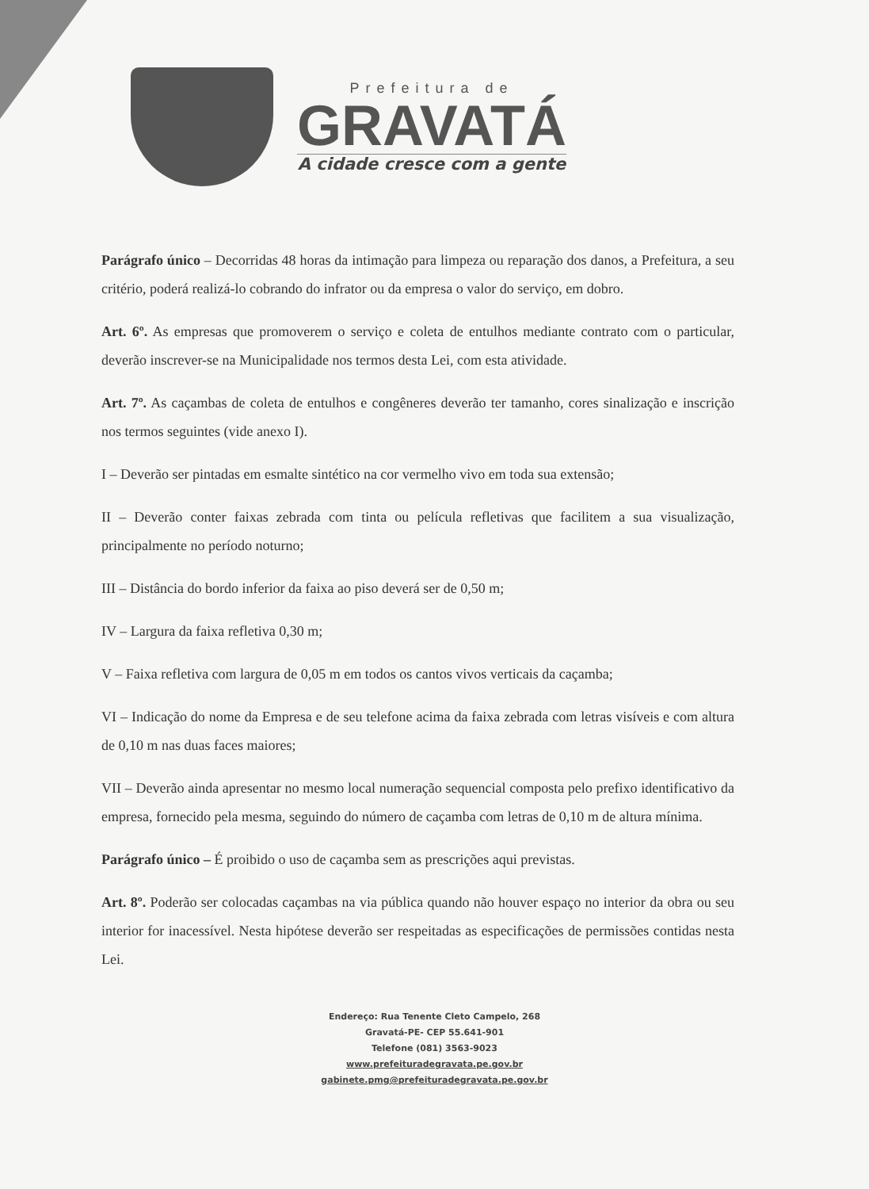Prefeitura de
GRAVATÁ
A cidade cresce com a gente
Parágrafo único – Decorridas 48 horas da intimação para limpeza ou reparação dos danos, a Prefeitura, a seu critério, poderá realizá-lo cobrando do infrator ou da empresa o valor do serviço, em dobro.
Art. 6º. As empresas que promoverem o serviço e coleta de entulhos mediante contrato com o particular, deverão inscrever-se na Municipalidade nos termos desta Lei, com esta atividade.
Art. 7º. As caçambas de coleta de entulhos e congêneres deverão ter tamanho, cores sinalização e inscrição nos termos seguintes (vide anexo I).
I – Deverão ser pintadas em esmalte sintético na cor vermelho vivo em toda sua extensão;
II – Deverão conter faixas zebrada com tinta ou película refletivas que facilitem a sua visualização, principalmente no período noturno;
III – Distância do bordo inferior da faixa ao piso deverá ser de 0,50 m;
IV – Largura da faixa refletiva 0,30 m;
V – Faixa refletiva com largura de 0,05 m em todos os cantos vivos verticais da caçamba;
VI – Indicação do nome da Empresa e de seu telefone acima da faixa zebrada com letras visíveis e com altura de 0,10 m nas duas faces maiores;
VII – Deverão ainda apresentar no mesmo local numeração sequencial composta pelo prefixo identificativo da empresa, fornecido pela mesma, seguindo do número de caçamba com letras de 0,10 m de altura mínima.
Parágrafo único – É proibido o uso de caçamba sem as prescrições aqui previstas.
Art. 8º. Poderão ser colocadas caçambas na via pública quando não houver espaço no interior da obra ou seu interior for inacessível. Nesta hipótese deverão ser respeitadas as especificações de permissões contidas nesta Lei.
Endereço: Rua Tenente Cleto Campelo, 268
Gravatá-PE- CEP 55.641-901
Telefone (081) 3563-9023
www.prefeituradegravata.pe.gov.br
gabinete.pmg@prefeituradegravata.pe.gov.br